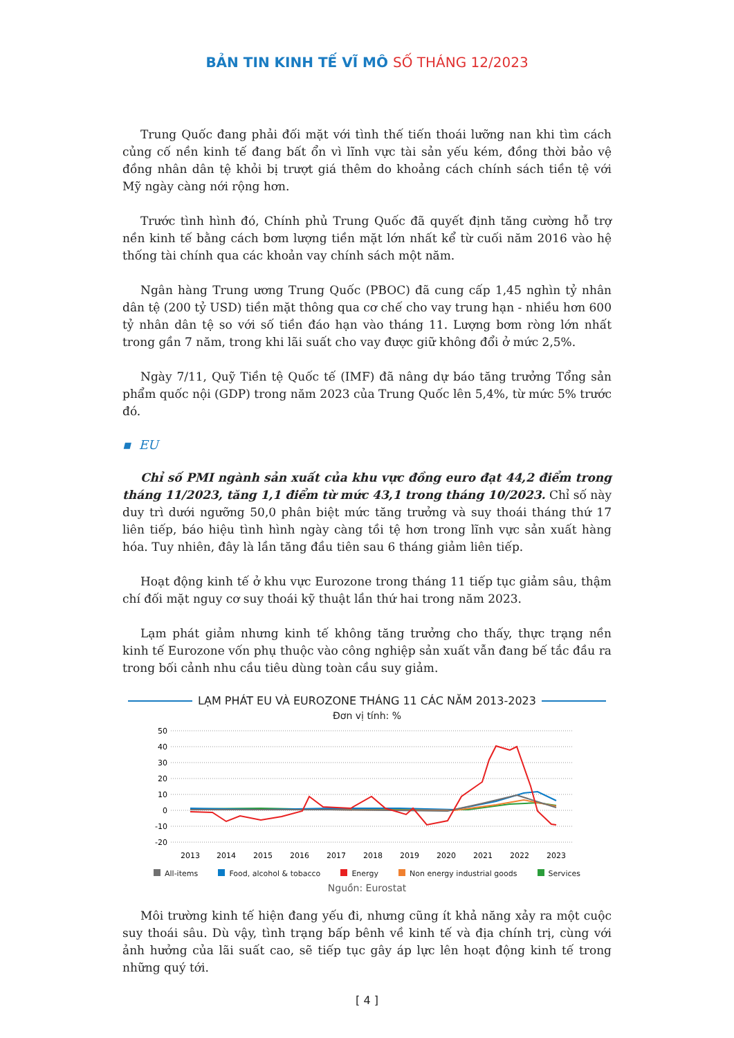BẢN TIN KINH TẾ VĨ MÔ SỐ THÁNG 12/2023
Trung Quốc đang phải đối mặt với tình thế tiến thoái lưỡng nan khi tìm cách củng cố nền kinh tế đang bất ổn vì lĩnh vực tài sản yếu kém, đồng thời bảo vệ đồng nhân dân tệ khỏi bị trượt giá thêm do khoảng cách chính sách tiền tệ với Mỹ ngày càng nới rộng hơn.
Trước tình hình đó, Chính phủ Trung Quốc đã quyết định tăng cường hỗ trợ nền kinh tế bằng cách bơm lượng tiền mặt lớn nhất kể từ cuối năm 2016 vào hệ thống tài chính qua các khoản vay chính sách một năm.
Ngân hàng Trung ương Trung Quốc (PBOC) đã cung cấp 1,45 nghìn tỷ nhân dân tệ (200 tỷ USD) tiền mặt thông qua cơ chế cho vay trung hạn - nhiều hơn 600 tỷ nhân dân tệ so với số tiền đáo hạn vào tháng 11. Lượng bơm ròng lớn nhất trong gần 7 năm, trong khi lãi suất cho vay được giữ không đổi ở mức 2,5%.
Ngày 7/11, Quỹ Tiền tệ Quốc tế (IMF) đã nâng dự báo tăng trưởng Tổng sản phẩm quốc nội (GDP) trong năm 2023 của Trung Quốc lên 5,4%, từ mức 5% trước đó.
▪ EU
Chỉ số PMI ngành sản xuất của khu vực đồng euro đạt 44,2 điểm trong tháng 11/2023, tăng 1,1 điểm từ mức 43,1 trong tháng 10/2023. Chỉ số này duy trì dưới ngưỡng 50,0 phân biệt mức tăng trưởng và suy thoái tháng thứ 17 liên tiếp, báo hiệu tình hình ngày càng tồi tệ hơn trong lĩnh vực sản xuất hàng hóa. Tuy nhiên, đây là lần tăng đầu tiên sau 6 tháng giảm liên tiếp.
Hoạt động kinh tế ở khu vực Eurozone trong tháng 11 tiếp tục giảm sâu, thậm chí đối mặt nguy cơ suy thoái kỹ thuật lần thứ hai trong năm 2023.
Lạm phát giảm nhưng kinh tế không tăng trưởng cho thấy, thực trạng nền kinh tế Eurozone vốn phụ thuộc vào công nghiệp sản xuất vẫn đang bế tắc đầu ra trong bối cảnh nhu cầu tiêu dùng toàn cầu suy giảm.
LẠM PHÁT EU VÀ EUROZONE THÁNG 11 CÁC NĂM 2013-2023
Đơn vị tính: %
50
40
30
20
10
0
-10
-20
2013
2014
2015
2016
2017
2018
2019
2020
2021
2022
2023
All-items Food, alcohol & tobacco Energy Non energy industrial goods Services
Nguồn: Eurostat
Môi trường kinh tế hiện đang yếu đi, nhưng cũng ít khả năng xảy ra một cuộc suy thoái sâu. Dù vậy, tình trạng bấp bênh về kinh tế và địa chính trị, cùng với ảnh hưởng của lãi suất cao, sẽ tiếp tục gây áp lực lên hoạt động kinh tế trong những quý tới.
[ 4 ]